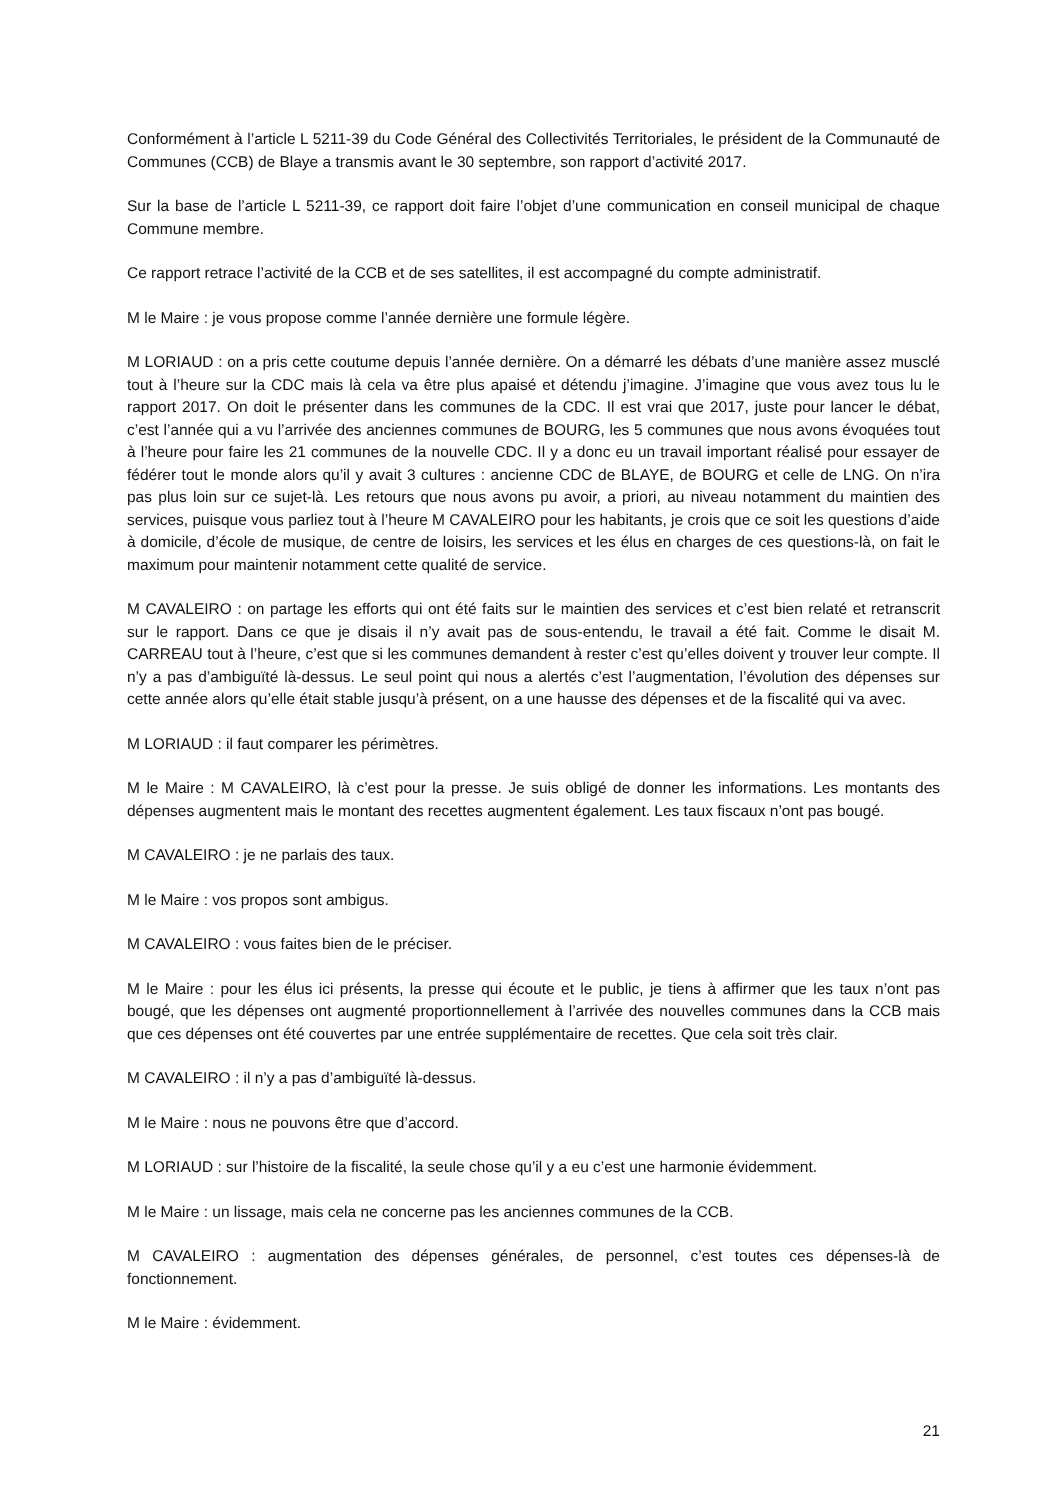Conformément à l’article L 5211-39 du Code Général des Collectivités Territoriales, le président de la Communauté de Communes (CCB) de Blaye a transmis avant le 30 septembre, son rapport d’activité 2017.
Sur la base de l’article L 5211-39, ce rapport doit faire l’objet d’une communication en conseil municipal de chaque Commune membre.
Ce rapport retrace l’activité de la CCB et de ses satellites, il est accompagné du compte administratif.
M le Maire : je vous propose comme l’année dernière une formule légère.
M LORIAUD : on a pris cette coutume depuis l’année dernière. On a démarré les débats d’une manière assez musclé tout à l’heure sur la CDC mais là cela va être plus apaisé et détendu j’imagine. J’imagine que vous avez tous lu le rapport 2017. On doit le présenter dans les communes de la CDC. Il est vrai que 2017, juste pour lancer le débat, c’est l’année qui a vu l’arrivée des anciennes communes de BOURG, les 5 communes que nous avons évoquées tout à l’heure pour faire les 21 communes de la nouvelle CDC. Il y a donc eu un travail important réalisé pour essayer de fédérer tout le monde alors qu’il y avait 3 cultures : ancienne CDC de BLAYE, de BOURG et celle de LNG. On n’ira pas plus loin sur ce sujet-là. Les retours que nous avons pu avoir, a priori, au niveau notamment du maintien des services, puisque vous parliez tout à l’heure M CAVALEIRO pour les habitants, je crois que ce soit les questions d’aide à domicile, d’école de musique, de centre de loisirs, les services et les élus en charges de ces questions-là, on fait le maximum pour maintenir notamment cette qualité de service.
M CAVALEIRO : on partage les efforts qui ont été faits sur le maintien des services et c’est bien relaté et retranscrit sur le rapport. Dans ce que je disais il n’y avait pas de sous-entendu, le travail a été fait. Comme le disait M. CARREAU tout à l’heure, c’est que si les communes demandent à rester c’est qu’elles doivent y trouver leur compte. Il n’y a pas d’ambiguïté là-dessus. Le seul point qui nous a alertés c’est l’augmentation, l’évolution des dépenses sur cette année alors qu’elle était stable jusqu’à présent, on a une hausse des dépenses et de la fiscalité qui va avec.
M LORIAUD : il faut comparer les périmètres.
M le Maire : M CAVALEIRO, là c’est pour la presse. Je suis obligé de donner les informations. Les montants des dépenses augmentent mais le montant des recettes augmentent également. Les taux fiscaux n’ont pas bougé.
M CAVALEIRO : je ne parlais des taux.
M le Maire : vos propos sont ambigus.
M CAVALEIRO : vous faites bien de le préciser.
M le Maire : pour les élus ici présents, la presse qui écoute et le public, je tiens à affirmer que les taux n’ont pas bougé, que les dépenses ont augmenté proportionnellement à l’arrivée des nouvelles communes dans la CCB mais que ces dépenses ont été couvertes par une entrée supplémentaire de recettes. Que cela soit très clair.
M CAVALEIRO : il n’y a pas d’ambiguïté là-dessus.
M le Maire : nous ne pouvons être que d’accord.
M LORIAUD : sur l’histoire de la fiscalité, la seule chose qu’il y a eu c’est une harmonie évidemment.
M le Maire : un lissage, mais cela ne concerne pas les anciennes communes de la CCB.
M CAVALEIRO : augmentation des dépenses générales, de personnel, c’est toutes ces dépenses-là de fonctionnement.
M le Maire : évidemment.
21